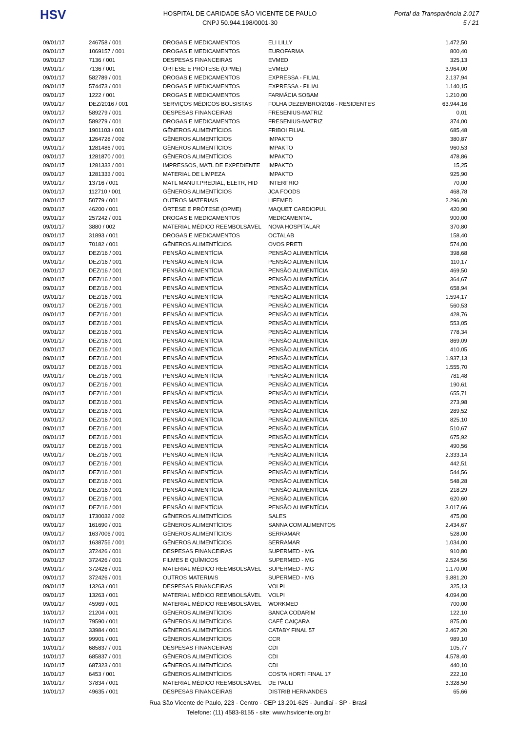HSV
HOSPITAL DE CARIDADE SÃO VICENTE DE PAULO
CNPJ 50.944.198/0001-30
Portal da Transparência 2.017
5 / 21
| 09/01/17 | 246758 / 001 | DROGAS E MEDICAMENTOS | ELI LILLY | 1.472,50 |
| 09/01/17 | 1069157 / 001 | DROGAS E MEDICAMENTOS | EUROFARMA | 800,40 |
| 09/01/17 | 7136 / 001 | DESPESAS FINANCEIRAS | EVMED | 325,13 |
| 09/01/17 | 7136 / 001 | ÓRTESE E PRÓTESE (OPME) | EVMED | 3.964,00 |
| 09/01/17 | 582789 / 001 | DROGAS E MEDICAMENTOS | EXPRESSA - FILIAL | 2.137,94 |
| 09/01/17 | 574473 / 001 | DROGAS E MEDICAMENTOS | EXPRESSA - FILIAL | 1.140,15 |
| 09/01/17 | 1222 / 001 | DROGAS E MEDICAMENTOS | FARMÁCIA SOBAM | 1.210,00 |
| 09/01/17 | DEZ/2016 / 001 | SERVIÇOS MÉDICOS BOLSISTAS | FOLHA DEZEMBRO/2016 - RESIDENTES | 63.944,16 |
| 09/01/17 | 589279 / 001 | DESPESAS FINANCEIRAS | FRESENIUS-MATRIZ | 0,01 |
| 09/01/17 | 589279 / 001 | DROGAS E MEDICAMENTOS | FRESENIUS-MATRIZ | 374,00 |
| 09/01/17 | 1901103 / 001 | GÊNEROS ALIMENTÍCIOS | FRIBOI FILIAL | 685,48 |
| 09/01/17 | 1264728 / 002 | GÊNEROS ALIMENTÍCIOS | IMPAKTO | 380,87 |
| 09/01/17 | 1281486 / 001 | GÊNEROS ALIMENTÍCIOS | IMPAKTO | 960,53 |
| 09/01/17 | 1281870 / 001 | GÊNEROS ALIMENTÍCIOS | IMPAKTO | 478,86 |
| 09/01/17 | 1281333 / 001 | IMPRESSOS, MATL DE EXPEDIENTE | IMPAKTO | 15,25 |
| 09/01/17 | 1281333 / 001 | MATERIAL DE LIMPEZA | IMPAKTO | 925,90 |
| 09/01/17 | 13716 / 001 | MATL MANUT.PREDIAL, ELETR, HID | INTERFRIO | 70,00 |
| 09/01/17 | 112710 / 001 | GÊNEROS ALIMENTÍCIOS | JCA FOODS | 468,78 |
| 09/01/17 | 50779 / 001 | OUTROS MATERIAIS | LIFEMED | 2.296,00 |
| 09/01/17 | 46200 / 001 | ÓRTESE E PRÓTESE (OPME) | MAQUET CARDIOPUL | 420,90 |
| 09/01/17 | 257242 / 001 | DROGAS E MEDICAMENTOS | MEDICAMENTAL | 900,00 |
| 09/01/17 | 3880 / 002 | MATERIAL MÉDICO REEMBOLSÁVEL | NOVA HOSPITALAR | 370,80 |
| 09/01/17 | 31893 / 001 | DROGAS E MEDICAMENTOS | OCTALAB | 158,40 |
| 09/01/17 | 70182 / 001 | GÊNEROS ALIMENTÍCIOS | OVOS PRETI | 574,00 |
| 09/01/17 | DEZ/16 / 001 | PENSÃO ALIMENTÍCIA | PENSÃO ALIMENTÍCIA | 398,68 |
| 09/01/17 | DEZ/16 / 001 | PENSÃO ALIMENTÍCIA | PENSÃO ALIMENTÍCIA | 110,17 |
| 09/01/17 | DEZ/16 / 001 | PENSÃO ALIMENTÍCIA | PENSÃO ALIMENTÍCIA | 469,50 |
| 09/01/17 | DEZ/16 / 001 | PENSÃO ALIMENTÍCIA | PENSÃO ALIMENTÍCIA | 364,67 |
| 09/01/17 | DEZ/16 / 001 | PENSÃO ALIMENTÍCIA | PENSÃO ALIMENTÍCIA | 658,94 |
| 09/01/17 | DEZ/16 / 001 | PENSÃO ALIMENTÍCIA | PENSÃO ALIMENTÍCIA | 1.594,17 |
| 09/01/17 | DEZ/16 / 001 | PENSÃO ALIMENTÍCIA | PENSÃO ALIMENTÍCIA | 560,53 |
| 09/01/17 | DEZ/16 / 001 | PENSÃO ALIMENTÍCIA | PENSÃO ALIMENTÍCIA | 428,76 |
| 09/01/17 | DEZ/16 / 001 | PENSÃO ALIMENTÍCIA | PENSÃO ALIMENTÍCIA | 553,05 |
| 09/01/17 | DEZ/16 / 001 | PENSÃO ALIMENTÍCIA | PENSÃO ALIMENTÍCIA | 778,34 |
| 09/01/17 | DEZ/16 / 001 | PENSÃO ALIMENTÍCIA | PENSÃO ALIMENTÍCIA | 869,09 |
| 09/01/17 | DEZ/16 / 001 | PENSÃO ALIMENTÍCIA | PENSÃO ALIMENTÍCIA | 410,05 |
| 09/01/17 | DEZ/16 / 001 | PENSÃO ALIMENTÍCIA | PENSÃO ALIMENTÍCIA | 1.937,13 |
| 09/01/17 | DEZ/16 / 001 | PENSÃO ALIMENTÍCIA | PENSÃO ALIMENTÍCIA | 1.555,70 |
| 09/01/17 | DEZ/16 / 001 | PENSÃO ALIMENTÍCIA | PENSÃO ALIMENTÍCIA | 781,48 |
| 09/01/17 | DEZ/16 / 001 | PENSÃO ALIMENTÍCIA | PENSÃO ALIMENTÍCIA | 190,61 |
| 09/01/17 | DEZ/16 / 001 | PENSÃO ALIMENTÍCIA | PENSÃO ALIMENTÍCIA | 655,71 |
| 09/01/17 | DEZ/16 / 001 | PENSÃO ALIMENTÍCIA | PENSÃO ALIMENTÍCIA | 273,98 |
| 09/01/17 | DEZ/16 / 001 | PENSÃO ALIMENTÍCIA | PENSÃO ALIMENTÍCIA | 289,52 |
| 09/01/17 | DEZ/16 / 001 | PENSÃO ALIMENTÍCIA | PENSÃO ALIMENTÍCIA | 825,10 |
| 09/01/17 | DEZ/16 / 001 | PENSÃO ALIMENTÍCIA | PENSÃO ALIMENTÍCIA | 510,67 |
| 09/01/17 | DEZ/16 / 001 | PENSÃO ALIMENTÍCIA | PENSÃO ALIMENTÍCIA | 675,92 |
| 09/01/17 | DEZ/16 / 001 | PENSÃO ALIMENTÍCIA | PENSÃO ALIMENTÍCIA | 490,56 |
| 09/01/17 | DEZ/16 / 001 | PENSÃO ALIMENTÍCIA | PENSÃO ALIMENTÍCIA | 2.333,14 |
| 09/01/17 | DEZ/16 / 001 | PENSÃO ALIMENTÍCIA | PENSÃO ALIMENTÍCIA | 442,51 |
| 09/01/17 | DEZ/16 / 001 | PENSÃO ALIMENTÍCIA | PENSÃO ALIMENTÍCIA | 544,56 |
| 09/01/17 | DEZ/16 / 001 | PENSÃO ALIMENTÍCIA | PENSÃO ALIMENTÍCIA | 548,28 |
| 09/01/17 | DEZ/16 / 001 | PENSÃO ALIMENTÍCIA | PENSÃO ALIMENTÍCIA | 218,29 |
| 09/01/17 | DEZ/16 / 001 | PENSÃO ALIMENTÍCIA | PENSÃO ALIMENTÍCIA | 620,60 |
| 09/01/17 | DEZ/16 / 001 | PENSÃO ALIMENTÍCIA | PENSÃO ALIMENTÍCIA | 3.017,66 |
| 09/01/17 | 1730032 / 002 | GÊNEROS ALIMENTÍCIOS | SALES | 475,00 |
| 09/01/17 | 161690 / 001 | GÊNEROS ALIMENTÍCIOS | SANNA COM ALIMENTOS | 2.434,67 |
| 09/01/17 | 1637006 / 001 | GÊNEROS ALIMENTÍCIOS | SERRAMAR | 528,00 |
| 09/01/17 | 1638756 / 001 | GÊNEROS ALIMENTÍCIOS | SERRAMAR | 1.034,00 |
| 09/01/17 | 372426 / 001 | DESPESAS FINANCEIRAS | SUPERMED - MG | 910,80 |
| 09/01/17 | 372426 / 001 | FILMES E QUÍMICOS | SUPERMED - MG | 2.524,56 |
| 09/01/17 | 372426 / 001 | MATERIAL MÉDICO REEMBOLSÁVEL | SUPERMED - MG | 1.170,00 |
| 09/01/17 | 372426 / 001 | OUTROS MATERIAIS | SUPERMED - MG | 9.881,20 |
| 09/01/17 | 13263 / 001 | DESPESAS FINANCEIRAS | VOLPI | 325,13 |
| 09/01/17 | 13263 / 001 | MATERIAL MÉDICO REEMBOLSÁVEL | VOLPI | 4.094,00 |
| 09/01/17 | 45969 / 001 | MATERIAL MÉDICO REEMBOLSÁVEL | WORKMED | 700,00 |
| 10/01/17 | 21204 / 001 | GÊNEROS ALIMENTÍCIOS | BANCA CODARIM | 122,10 |
| 10/01/17 | 79590 / 001 | GÊNEROS ALIMENTÍCIOS | CAFÉ CAIÇARA | 875,00 |
| 10/01/17 | 33984 / 001 | GÊNEROS ALIMENTÍCIOS | CATABY FINAL 57 | 2.467,20 |
| 10/01/17 | 99901 / 001 | GÊNEROS ALIMENTÍCIOS | CCR | 989,10 |
| 10/01/17 | 685837 / 001 | DESPESAS FINANCEIRAS | CDI | 105,77 |
| 10/01/17 | 685837 / 001 | GÊNEROS ALIMENTÍCIOS | CDI | 4.578,40 |
| 10/01/17 | 687323 / 001 | GÊNEROS ALIMENTÍCIOS | CDI | 440,10 |
| 10/01/17 | 6453 / 001 | GÊNEROS ALIMENTÍCIOS | COSTA HORTI FINAL 17 | 222,10 |
| 10/01/17 | 37834 / 001 | MATERIAL MÉDICO REEMBOLSÁVEL | DE PAULI | 3.328,50 |
| 10/01/17 | 49635 / 001 | DESPESAS FINANCEIRAS | DISTRIB HERNANDES | 65,66 |
Rua São Vicente de Paulo, 223 - Centro - CEP 13.201-625 - Jundiaí - SP - Brasil
Telefone: (11) 4583-8155 - site: www.hsvicente.org.br